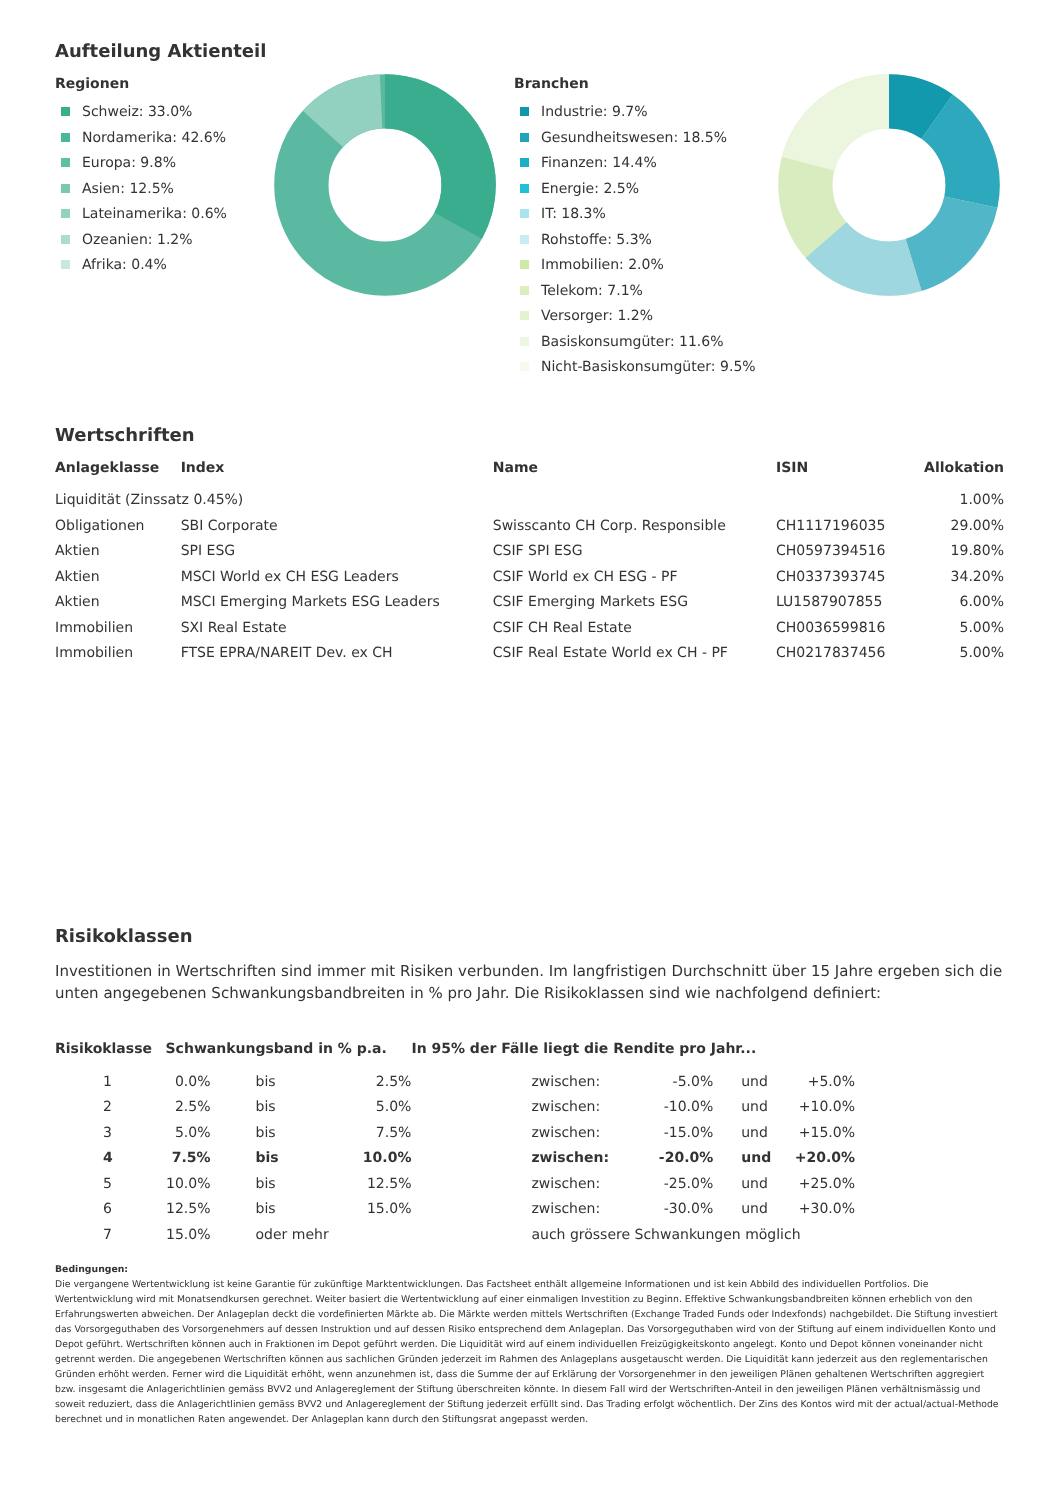Aufteilung Aktienteil
Regionen
Schweiz: 33.0%
Nordamerika: 42.6%
Europa: 9.8%
Asien: 12.5%
Lateinamerika: 0.6%
Ozeanien: 1.2%
Afrika: 0.4%
Branchen
Industrie: 9.7%
Gesundheitswesen: 18.5%
Finanzen: 14.4%
Energie: 2.5%
IT: 18.3%
Rohstoffe: 5.3%
Immobilien: 2.0%
Telekom: 7.1%
Versorger: 1.2%
Basiskonsumgüter: 11.6%
Nicht-Basiskonsumgüter: 9.5%
Wertschriften
| Anlageklasse | Index | Name | ISIN | Allokation |
| --- | --- | --- | --- | --- |
| Liquidität (Zinssatz 0.45%) | | | | 1.00% |
| Obligationen | SBI Corporate | Swisscanto CH Corp. Responsible | CH1117196035 | 29.00% |
| Aktien | SPI ESG | CSIF SPI ESG | CH0597394516 | 19.80% |
| Aktien | MSCI World ex CH ESG Leaders | CSIF World ex CH ESG - PF | CH0337393745 | 34.20% |
| Aktien | MSCI Emerging Markets ESG Leaders | CSIF Emerging Markets ESG | LU1587907855 | 6.00% |
| Immobilien | SXI Real Estate | CSIF CH Real Estate | CH0036599816 | 5.00% |
| Immobilien | FTSE EPRA/NAREIT Dev. ex CH | CSIF Real Estate World ex CH - PF | CH0217837456 | 5.00% |
Risikoklassen
Investitionen in Wertschriften sind immer mit Risiken verbunden. Im langfristigen Durchschnitt über 15 Jahre ergeben sich die unten angegebenen Schwankungsbandbreiten in % pro Jahr. Die Risikoklassen sind wie nachfolgend definiert:
| Risikoklasse | Schwankungsband in % p.a. | | | In 95% der Fälle liegt die Rendite pro Jahr... | | | |
| --- | --- | --- | --- | --- | --- | --- | --- |
| 1 | 0.0% | bis | 2.5% | zwischen: | -5.0% | und | +5.0% |
| 2 | 2.5% | bis | 5.0% | zwischen: | -10.0% | und | +10.0% |
| 3 | 5.0% | bis | 7.5% | zwischen: | -15.0% | und | +15.0% |
| 4 | 7.5% | bis | 10.0% | zwischen: | -20.0% | und | +20.0% |
| 5 | 10.0% | bis | 12.5% | zwischen: | -25.0% | und | +25.0% |
| 6 | 12.5% | bis | 15.0% | zwischen: | -30.0% | und | +30.0% |
| 7 | 15.0% | oder mehr | | auch grössere Schwankungen möglich | | | |
Bedingungen:
Die vergangene Wertentwicklung ist keine Garantie für zukünftige Marktentwicklungen. Das Factsheet enthält allgemeine Informationen und ist kein Abbild des individuellen Portfolios. Die Wertentwicklung wird mit Monatsendkursen gerechnet. Weiter basiert die Wertentwicklung auf einer einmaligen Investition zu Beginn. Effektive Schwankungsbandbreiten können erheblich von den Erfahrungswerten abweichen. Der Anlageplan deckt die vordefinierten Märkte ab. Die Märkte werden mittels Wertschriften (Exchange Traded Funds oder Indexfonds) nachgebildet. Die Stiftung investiert das Vorsorgeguthaben des Vorsorgenehmers auf dessen Instruktion und auf dessen Risiko entsprechend dem Anlageplan. Das Vorsorgeguthaben wird von der Stiftung auf einem individuellen Konto und Depot geführt. Wertschriften können auch in Fraktionen im Depot geführt werden. Die Liquidität wird auf einem individuellen Freizügigkeitskonto angelegt. Konto und Depot können voneinander nicht getrennt werden. Die angegebenen Wertschriften können aus sachlichen Gründen jederzeit im Rahmen des Anlageplans ausgetauscht werden. Die Liquidität kann jederzeit aus den reglementarischen Gründen erhöht werden. Ferner wird die Liquidität erhöht, wenn anzunehmen ist, dass die Summe der auf Erklärung der Vorsorgenehmer in den jeweiligen Plänen gehaltenen Wertschriften aggregiert bzw. insgesamt die Anlagerichtlinien gemäss BVV2 und Anlagereglement der Stiftung überschreiten könnte. In diesem Fall wird der Wertschriften-Anteil in den jeweiligen Plänen verhältnismässig und soweit reduziert, dass die Anlagerichtlinien gemäss BVV2 und Anlagereglement der Stiftung jederzeit erfüllt sind. Das Trading erfolgt wöchentlich. Der Zins des Kontos wird mit der actual/actual-Methode berechnet und in monatlichen Raten angewendet. Der Anlageplan kann durch den Stiftungsrat angepasst werden.